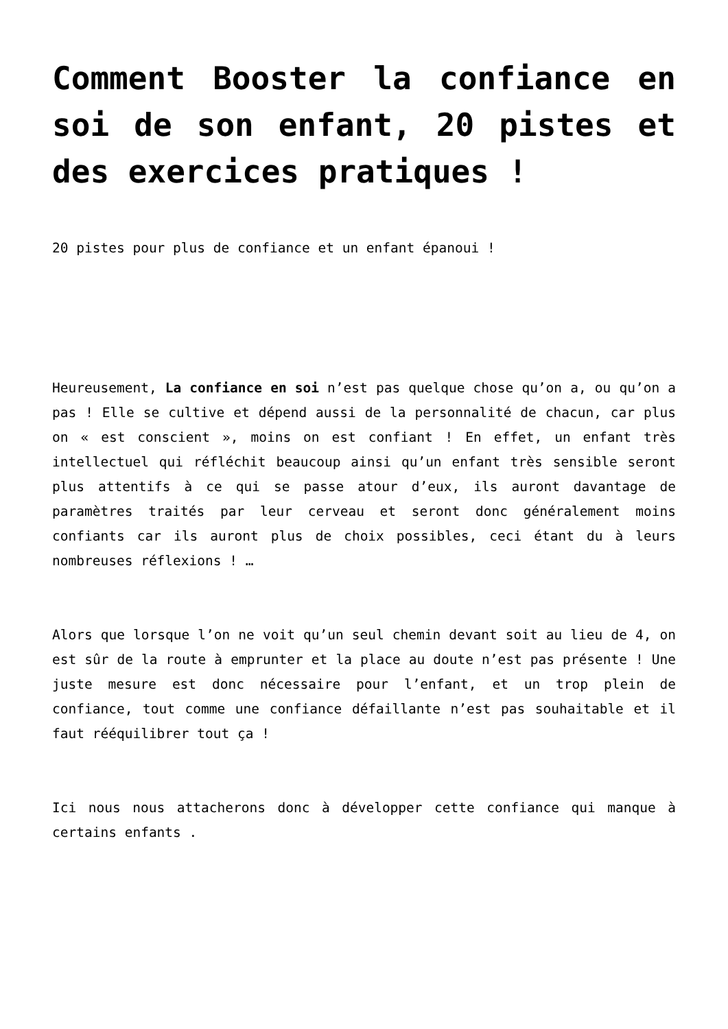Comment Booster la confiance en soi de son enfant, 20 pistes et des exercices pratiques !
20 pistes pour plus de confiance et un enfant épanoui !
Heureusement, La confiance en soi n’est pas quelque chose qu’on a, ou qu’on a pas ! Elle se cultive et dépend aussi de la personnalité de chacun, car plus on « est conscient », moins on est confiant ! En effet, un enfant très intellectuel qui réfléchit beaucoup ainsi qu’un enfant très sensible seront plus attentifs à ce qui se passe atour d’eux, ils auront davantage de paramètres traités par leur cerveau et seront donc généralement moins confiants car ils auront plus de choix possibles, ceci étant du à leurs nombreuses réflexions ! …
Alors que lorsque l’on ne voit qu’un seul chemin devant soit au lieu de 4, on est sûr de la route à emprunter et la place au doute n’est pas présente ! Une juste mesure est donc nécessaire pour l’enfant, et un trop plein de confiance, tout comme une confiance défaillante n’est pas souhaitable et il faut rééquilibrer tout ça !
Ici nous nous attacherons donc à développer cette confiance qui manque à certains enfants .